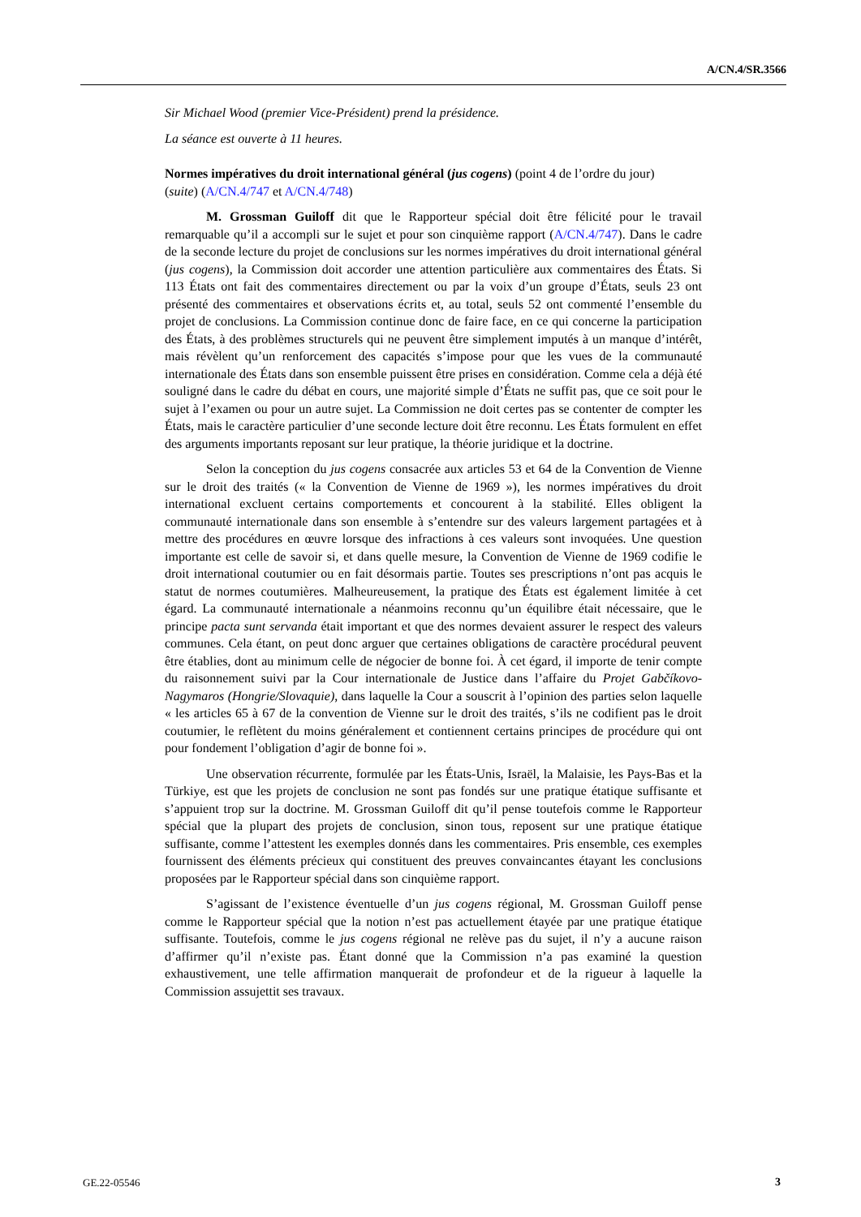A/CN.4/SR.3566
Sir Michael Wood (premier Vice-Président) prend la présidence.
La séance est ouverte à 11 heures.
Normes impératives du droit international général (jus cogens) (point 4 de l’ordre du jour) (suite) (A/CN.4/747 et A/CN.4/748)
M. Grossman Guiloff dit que le Rapporteur spécial doit être félicité pour le travail remarquable qu’il a accompli sur le sujet et pour son cinquième rapport (A/CN.4/747). Dans le cadre de la seconde lecture du projet de conclusions sur les normes impératives du droit international général (jus cogens), la Commission doit accorder une attention particulière aux commentaires des États. Si 113 États ont fait des commentaires directement ou par la voix d’un groupe d’États, seuls 23 ont présenté des commentaires et observations écrits et, au total, seuls 52 ont commenté l’ensemble du projet de conclusions. La Commission continue donc de faire face, en ce qui concerne la participation des États, à des problèmes structurels qui ne peuvent être simplement imputés à un manque d’intérêt, mais révèlent qu’un renforcement des capacités s’impose pour que les vues de la communauté internationale des États dans son ensemble puissent être prises en considération. Comme cela a déjà été souligné dans le cadre du débat en cours, une majorité simple d’États ne suffit pas, que ce soit pour le sujet à l’examen ou pour un autre sujet. La Commission ne doit certes pas se contenter de compter les États, mais le caractère particulier d’une seconde lecture doit être reconnu. Les États formulent en effet des arguments importants reposant sur leur pratique, la théorie juridique et la doctrine.
Selon la conception du jus cogens consacrée aux articles 53 et 64 de la Convention de Vienne sur le droit des traités (« la Convention de Vienne de 1969 »), les normes impératives du droit international excluent certains comportements et concourent à la stabilité. Elles obligent la communauté internationale dans son ensemble à s’entendre sur des valeurs largement partagées et à mettre des procédures en œuvre lorsque des infractions à ces valeurs sont invoquées. Une question importante est celle de savoir si, et dans quelle mesure, la Convention de Vienne de 1969 codifie le droit international coutumier ou en fait désormais partie. Toutes ses prescriptions n’ont pas acquis le statut de normes coutumières. Malheureusement, la pratique des États est également limitée à cet égard. La communauté internationale a néanmoins reconnu qu’un équilibre était nécessaire, que le principe pacta sunt servanda était important et que des normes devaient assurer le respect des valeurs communes. Cela étant, on peut donc arguer que certaines obligations de caractère procédural peuvent être établies, dont au minimum celle de négocier de bonne foi. À cet égard, il importe de tenir compte du raisonnement suivi par la Cour internationale de Justice dans l’affaire du Projet Gabčíkovo-Nagymaros (Hongrie/Slovaquie), dans laquelle la Cour a souscrit à l’opinion des parties selon laquelle « les articles 65 à 67 de la convention de Vienne sur le droit des traités, s’ils ne codifient pas le droit coutumier, le reflètent du moins généralement et contiennent certains principes de procédure qui ont pour fondement l’obligation d’agir de bonne foi ».
Une observation récurrente, formulée par les États-Unis, Israël, la Malaisie, les Pays-Bas et la Türkiye, est que les projets de conclusion ne sont pas fondés sur une pratique étatique suffisante et s’appuient trop sur la doctrine. M. Grossman Guiloff dit qu’il pense toutefois comme le Rapporteur spécial que la plupart des projets de conclusion, sinon tous, reposent sur une pratique étatique suffisante, comme l’attestent les exemples donnés dans les commentaires. Pris ensemble, ces exemples fournissent des éléments précieux qui constituent des preuves convaincantes étayant les conclusions proposées par le Rapporteur spécial dans son cinquième rapport.
S’agissant de l’existence éventuelle d’un jus cogens régional, M. Grossman Guiloff pense comme le Rapporteur spécial que la notion n’est pas actuellement étayée par une pratique étatique suffisante. Toutefois, comme le jus cogens régional ne relève pas du sujet, il n’y a aucune raison d’affirmer qu’il n’existe pas. Étant donné que la Commission n’a pas examiné la question exhaustivement, une telle affirmation manquerait de profondeur et de la rigueur à laquelle la Commission assujettit ses travaux.
GE.22-05546 3